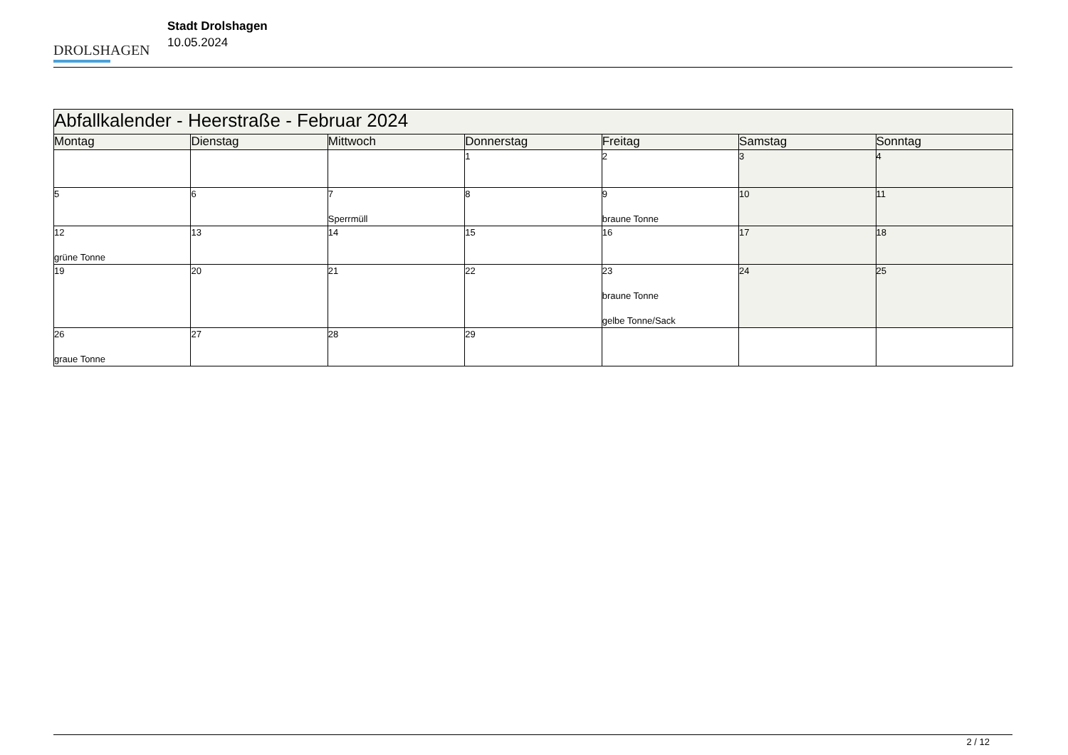DROLSHAGEN
Stadt Drolshagen
10.05.2024
| Abfallkalender - Heerstraße - Februar 2024 | | | | | | |
| --- | --- | --- | --- | --- | --- | --- |
| Montag | Dienstag | Mittwoch | Donnerstag | Freitag | Samstag | Sonntag |
| | | | 1 | 2 | 3 | 4 |
| 5 | 6 | 7 Sperrmüll | 8 | 9 braune Tonne | 10 | 11 |
| 12 grüne Tonne | 13 | 14 | 15 | 16 | 17 | 18 |
| 19 | 20 | 21 | 22 | 23 braune Tonne gelbe Tonne/Sack | 24 | 25 |
| 26 graue Tonne | 27 | 28 | 29 | | | |
2 / 12